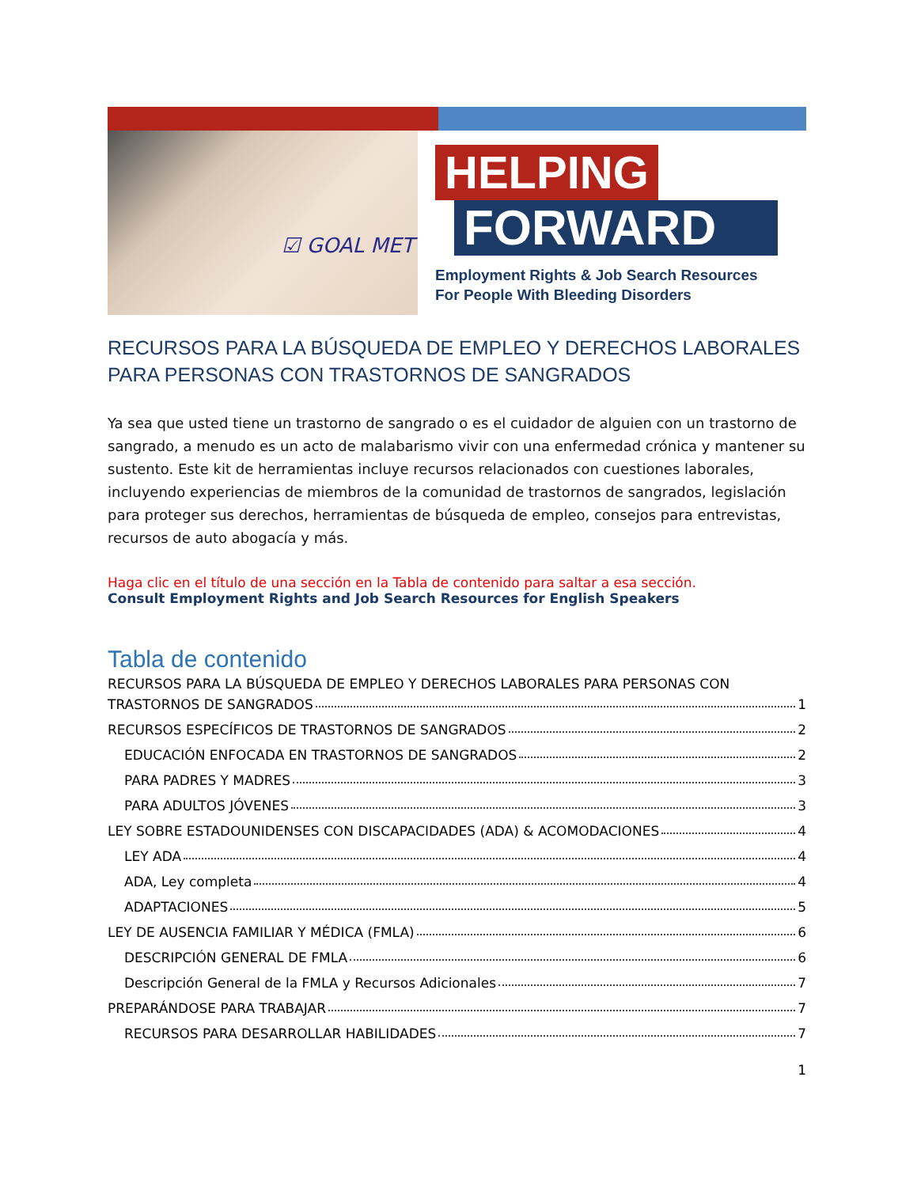☑ GOAL MET
HELPING
FORWARD
Employment Rights & Job Search Resources
For People With Bleeding Disorders
RECURSOS PARA LA BÚSQUEDA DE EMPLEO Y DERECHOS LABORALES PARA PERSONAS CON TRASTORNOS DE SANGRADOS
Ya sea que usted tiene un trastorno de sangrado o es el cuidador de alguien con un trastorno de sangrado, a menudo es un acto de malabarismo vivir con una enfermedad crónica y mantener su sustento. Este kit de herramientas incluye recursos relacionados con cuestiones laborales, incluyendo experiencias de miembros de la comunidad de trastornos de sangrados, legislación para proteger sus derechos, herramientas de búsqueda de empleo, consejos para entrevistas, recursos de auto abogacía y más.
Haga clic en el título de una sección en la Tabla de contenido para saltar a esa sección.
Consult Employment Rights and Job Search Resources for English Speakers
Tabla de contenido
RECURSOS PARA LA BÚSQUEDA DE EMPLEO Y DERECHOS LABORALES PARA PERSONAS CON
TRASTORNOS DE SANGRADOS 1
RECURSOS ESPECÍFICOS DE TRASTORNOS DE SANGRADOS 2
EDUCACIÓN ENFOCADA EN TRASTORNOS DE SANGRADOS 2
PARA PADRES Y MADRES 3
PARA ADULTOS JÓVENES 3
LEY SOBRE ESTADOUNIDENSES CON DISCAPACIDADES (ADA) & ACOMODACIONES 4
LEY ADA 4
ADA, Ley completa 4
ADAPTACIONES 5
LEY DE AUSENCIA FAMILIAR Y MÉDICA (FMLA) 6
DESCRIPCIÓN GENERAL DE FMLA 6
Descripción General de la FMLA y Recursos Adicionales 7
PREPARÁNDOSE PARA TRABAJAR 7
RECURSOS PARA DESARROLLAR HABILIDADES 7
1